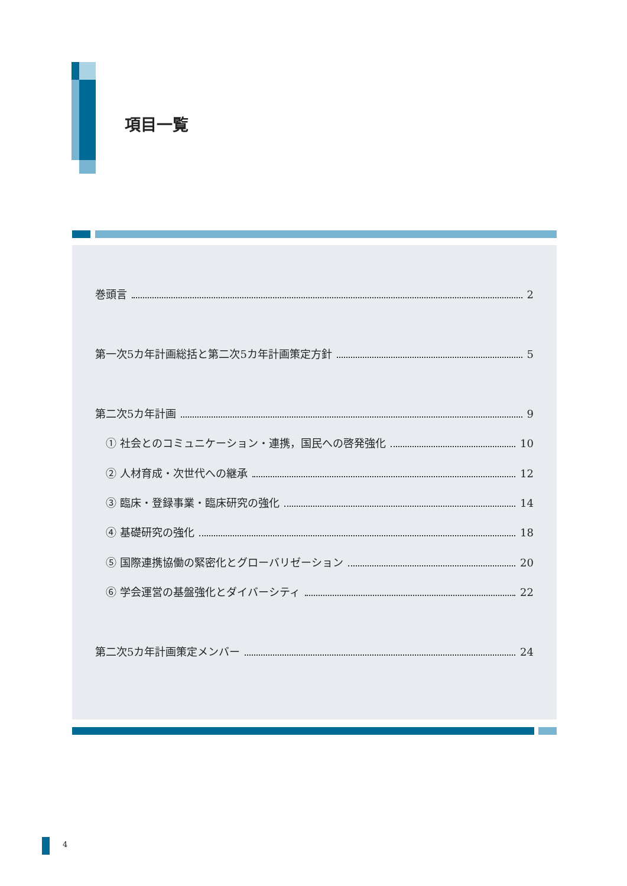項目一覧
巻頭言 2
第一次5カ年計画総括と第二次5カ年計画策定方針 5
第二次5カ年計画 9
① 社会とのコミュニケーション・連携，国民への啓発強化 10
② 人材育成・次世代への継承 12
③ 臨床・登録事業・臨床研究の強化 14
④ 基礎研究の強化 18
⑤ 国際連携協働の緊密化とグローバリゼーション 20
⑥ 学会運営の基盤強化とダイバーシティ 22
第二次5カ年計画策定メンバー 24
4